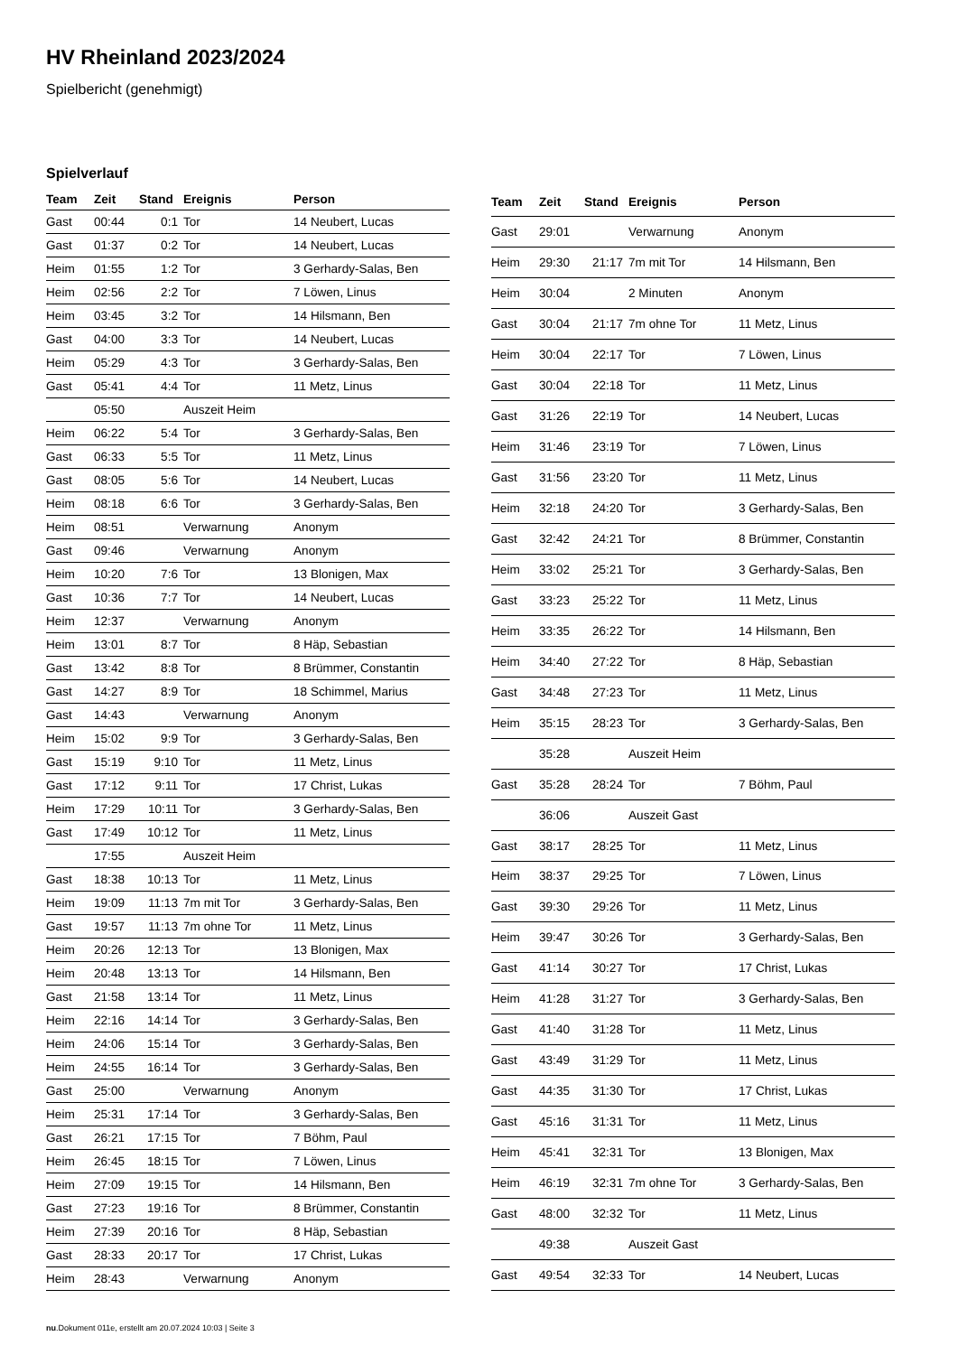HV Rheinland 2023/2024
Spielbericht (genehmigt)
Spielverlauf
| Team | Zeit | Stand | Ereignis | Person |
| --- | --- | --- | --- | --- |
| Gast | 00:44 | 0:1 | Tor | 14 Neubert, Lucas |
| Gast | 01:37 | 0:2 | Tor | 14 Neubert, Lucas |
| Heim | 01:55 | 1:2 | Tor | 3 Gerhardy-Salas, Ben |
| Heim | 02:56 | 2:2 | Tor | 7 Löwen, Linus |
| Heim | 03:45 | 3:2 | Tor | 14 Hilsmann, Ben |
| Gast | 04:00 | 3:3 | Tor | 14 Neubert, Lucas |
| Heim | 05:29 | 4:3 | Tor | 3 Gerhardy-Salas, Ben |
| Gast | 05:41 | 4:4 | Tor | 11 Metz, Linus |
| | 05:50 | | Auszeit Heim | |
| Heim | 06:22 | 5:4 | Tor | 3 Gerhardy-Salas, Ben |
| Gast | 06:33 | 5:5 | Tor | 11 Metz, Linus |
| Gast | 08:05 | 5:6 | Tor | 14 Neubert, Lucas |
| Heim | 08:18 | 6:6 | Tor | 3 Gerhardy-Salas, Ben |
| Heim | 08:51 | | Verwarnung | Anonym |
| Gast | 09:46 | | Verwarnung | Anonym |
| Heim | 10:20 | 7:6 | Tor | 13 Blonigen, Max |
| Gast | 10:36 | 7:7 | Tor | 14 Neubert, Lucas |
| Heim | 12:37 | | Verwarnung | Anonym |
| Heim | 13:01 | 8:7 | Tor | 8 Häp, Sebastian |
| Gast | 13:42 | 8:8 | Tor | 8 Brümmer, Constantin |
| Gast | 14:27 | 8:9 | Tor | 18 Schimmel, Marius |
| Gast | 14:43 | | Verwarnung | Anonym |
| Heim | 15:02 | 9:9 | Tor | 3 Gerhardy-Salas, Ben |
| Gast | 15:19 | 9:10 | Tor | 11 Metz, Linus |
| Gast | 17:12 | 9:11 | Tor | 17 Christ, Lukas |
| Heim | 17:29 | 10:11 | Tor | 3 Gerhardy-Salas, Ben |
| Gast | 17:49 | 10:12 | Tor | 11 Metz, Linus |
| | 17:55 | | Auszeit Heim | |
| Gast | 18:38 | 10:13 | Tor | 11 Metz, Linus |
| Heim | 19:09 | 11:13 | 7m mit Tor | 3 Gerhardy-Salas, Ben |
| Gast | 19:57 | 11:13 | 7m ohne Tor | 11 Metz, Linus |
| Heim | 20:26 | 12:13 | Tor | 13 Blonigen, Max |
| Heim | 20:48 | 13:13 | Tor | 14 Hilsmann, Ben |
| Gast | 21:58 | 13:14 | Tor | 11 Metz, Linus |
| Heim | 22:16 | 14:14 | Tor | 3 Gerhardy-Salas, Ben |
| Heim | 24:06 | 15:14 | Tor | 3 Gerhardy-Salas, Ben |
| Heim | 24:55 | 16:14 | Tor | 3 Gerhardy-Salas, Ben |
| Gast | 25:00 | | Verwarnung | Anonym |
| Heim | 25:31 | 17:14 | Tor | 3 Gerhardy-Salas, Ben |
| Gast | 26:21 | 17:15 | Tor | 7 Böhm, Paul |
| Heim | 26:45 | 18:15 | Tor | 7 Löwen, Linus |
| Heim | 27:09 | 19:15 | Tor | 14 Hilsmann, Ben |
| Gast | 27:23 | 19:16 | Tor | 8 Brümmer, Constantin |
| Heim | 27:39 | 20:16 | Tor | 8 Häp, Sebastian |
| Gast | 28:33 | 20:17 | Tor | 17 Christ, Lukas |
| Heim | 28:43 | | Verwarnung | Anonym |
| Team | Zeit | Stand | Ereignis | Person |
| --- | --- | --- | --- | --- |
| Gast | 29:01 | | Verwarnung | Anonym |
| Heim | 29:30 | 21:17 | 7m mit Tor | 14 Hilsmann, Ben |
| Heim | 30:04 | | 2 Minuten | Anonym |
| Gast | 30:04 | 21:17 | 7m ohne Tor | 11 Metz, Linus |
| Heim | 30:04 | 22:17 | Tor | 7 Löwen, Linus |
| Gast | 30:04 | 22:18 | Tor | 11 Metz, Linus |
| Gast | 31:26 | 22:19 | Tor | 14 Neubert, Lucas |
| Heim | 31:46 | 23:19 | Tor | 7 Löwen, Linus |
| Gast | 31:56 | 23:20 | Tor | 11 Metz, Linus |
| Heim | 32:18 | 24:20 | Tor | 3 Gerhardy-Salas, Ben |
| Gast | 32:42 | 24:21 | Tor | 8 Brümmer, Constantin |
| Heim | 33:02 | 25:21 | Tor | 3 Gerhardy-Salas, Ben |
| Gast | 33:23 | 25:22 | Tor | 11 Metz, Linus |
| Heim | 33:35 | 26:22 | Tor | 14 Hilsmann, Ben |
| Heim | 34:40 | 27:22 | Tor | 8 Häp, Sebastian |
| Gast | 34:48 | 27:23 | Tor | 11 Metz, Linus |
| Heim | 35:15 | 28:23 | Tor | 3 Gerhardy-Salas, Ben |
| | 35:28 | | Auszeit Heim | |
| Gast | 35:28 | 28:24 | Tor | 7 Böhm, Paul |
| | 36:06 | | Auszeit Gast | |
| Gast | 38:17 | 28:25 | Tor | 11 Metz, Linus |
| Heim | 38:37 | 29:25 | Tor | 7 Löwen, Linus |
| Gast | 39:30 | 29:26 | Tor | 11 Metz, Linus |
| Heim | 39:47 | 30:26 | Tor | 3 Gerhardy-Salas, Ben |
| Gast | 41:14 | 30:27 | Tor | 17 Christ, Lukas |
| Heim | 41:28 | 31:27 | Tor | 3 Gerhardy-Salas, Ben |
| Gast | 41:40 | 31:28 | Tor | 11 Metz, Linus |
| Gast | 43:49 | 31:29 | Tor | 11 Metz, Linus |
| Gast | 44:35 | 31:30 | Tor | 17 Christ, Lukas |
| Gast | 45:16 | 31:31 | Tor | 11 Metz, Linus |
| Heim | 45:41 | 32:31 | Tor | 13 Blonigen, Max |
| Heim | 46:19 | 32:31 | 7m ohne Tor | 3 Gerhardy-Salas, Ben |
| Gast | 48:00 | 32:32 | Tor | 11 Metz, Linus |
| | 49:38 | | Auszeit Gast | |
| Gast | 49:54 | 32:33 | Tor | 14 Neubert, Lucas |
nu.Dokument 011e, erstellt am 20.07.2024 10:03 | Seite 3